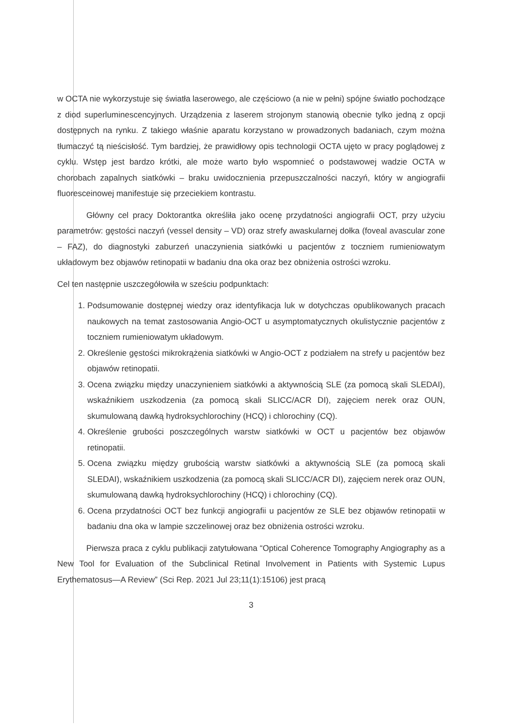w OCTA nie wykorzystuje się światła laserowego, ale częściowo (a nie w pełni) spójne światło pochodzące z diod superluminescencyjnych. Urządzenia z laserem strojonym stanowią obecnie tylko jedną z opcji dostępnych na rynku. Z takiego właśnie aparatu korzystano w prowadzonych badaniach, czym można tłumaczyć tą nieścisłość. Tym bardziej, że prawidłowy opis technologii OCTA ujęto w pracy poglądowej z cyklu. Wstęp jest bardzo krótki, ale może warto było wspomnieć o podstawowej wadzie OCTA w chorobach zapalnych siatkówki – braku uwidocznienia przepuszczalności naczyń, który w angiografii fluoresceinowej manifestuje się przeciekiem kontrastu.
Główny cel pracy Doktorantka określiła jako ocenę przydatności angiografii OCT, przy użyciu parametrów: gęstości naczyń (vessel density – VD) oraz strefy awaskularnej dołka (foveal avascular zone – FAZ), do diagnostyki zaburzeń unaczynienia siatkówki u pacjentów z toczniem rumieniowatym układowym bez objawów retinopatii w badaniu dna oka oraz bez obniżenia ostrości wzroku.
Cel ten następnie uszczegółowiła w sześciu podpunktach:
1. Podsumowanie dostępnej wiedzy oraz identyfikacja luk w dotychczas opublikowanych pracach naukowych na temat zastosowania Angio-OCT u asymptomatycznych okulistycznie pacjentów z toczniem rumieniowatym układowym.
2. Określenie gęstości mikrokrążenia siatkówki w Angio-OCT z podziałem na strefy u pacjentów bez objawów retinopatii.
3. Ocena związku między unaczynieniem siatkówki a aktywnością SLE (za pomocą skali SLEDAI), wskaźnikiem uszkodzenia (za pomocą skali SLICC/ACR DI), zajęciem nerek oraz OUN, skumulowaną dawką hydroksychlorochiny (HCQ) i chlorochiny (CQ).
4. Określenie grubości poszczególnych warstw siatkówki w OCT u pacjentów bez objawów retinopatii.
5. Ocena związku między grubością warstw siatkówki a aktywnością SLE (za pomocą skali SLEDAI), wskaźnikiem uszkodzenia (za pomocą skali SLICC/ACR DI), zajęciem nerek oraz OUN, skumulowaną dawką hydroksychlorochiny (HCQ) i chlorochiny (CQ).
6. Ocena przydatności OCT bez funkcji angiografii u pacjentów ze SLE bez objawów retinopatii w badaniu dna oka w lampie szczelinowej oraz bez obniżenia ostrości wzroku.
Pierwsza praca z cyklu publikacji zatytułowana “Optical Coherence Tomography Angiography as a New Tool for Evaluation of the Subclinical Retinal Involvement in Patients with Systemic Lupus Erythematosus—A Review” (Sci Rep. 2021 Jul 23;11(1):15106) jest pracą
3